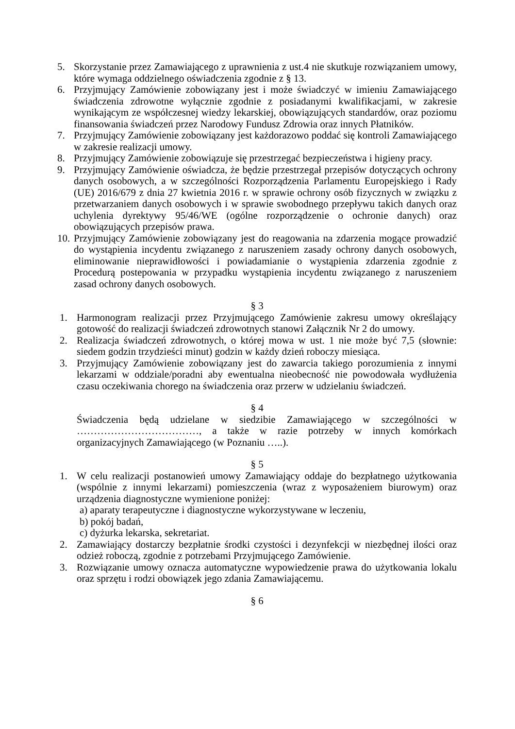5. Skorzystanie przez Zamawiającego z uprawnienia z ust.4 nie skutkuje rozwiązaniem umowy, które wymaga oddzielnego oświadczenia zgodnie z § 13.
6. Przyjmujący Zamówienie zobowiązany jest i może świadczyć w imieniu Zamawiającego świadczenia zdrowotne wyłącznie zgodnie z posiadanymi kwalifikacjami, w zakresie wynikającym ze współczesnej wiedzy lekarskiej, obowiązujących standardów, oraz poziomu finansowania świadczeń przez Narodowy Fundusz Zdrowia oraz innych Płatników.
7. Przyjmujący Zamówienie zobowiązany jest każdorazowo poddać się kontroli Zamawiającego w zakresie realizacji umowy.
8. Przyjmujący Zamówienie zobowiązuje się przestrzegać bezpieczeństwa i higieny pracy.
9. Przyjmujący Zamówienie oświadcza, że będzie przestrzegał przepisów dotyczących ochrony danych osobowych, a w szczególności Rozporządzenia Parlamentu Europejskiego i Rady (UE) 2016/679 z dnia 27 kwietnia 2016 r. w sprawie ochrony osób fizycznych w związku z przetwarzaniem danych osobowych i w sprawie swobodnego przepływu takich danych oraz uchylenia dyrektywy 95/46/WE (ogólne rozporządzenie o ochronie danych) oraz obowiązujących przepisów prawa.
10. Przyjmujący Zamówienie zobowiązany jest do reagowania na zdarzenia mogące prowadzić do wystąpienia incydentu związanego z naruszeniem zasady ochrony danych osobowych, eliminowanie nieprawidłowości i powiadamianie o wystąpienia zdarzenia zgodnie z Procedurą postepowania w przypadku wystąpienia incydentu związanego z naruszeniem zasad ochrony danych osobowych.
§ 3
1. Harmonogram realizacji przez Przyjmującego Zamówienie zakresu umowy określający gotowość do realizacji świadczeń zdrowotnych stanowi Załącznik Nr 2 do umowy.
2. Realizacja świadczeń zdrowotnych, o której mowa w ust. 1 nie może być 7,5 (słownie: siedem godzin trzydzieści minut) godzin w każdy dzień roboczy miesiąca.
3. Przyjmujący Zamówienie zobowiązany jest do zawarcia takiego porozumienia z innymi lekarzami w oddziale/poradni aby ewentualna nieobecność nie powodowała wydłużenia czasu oczekiwania chorego na świadczenia oraz przerw w udzielaniu świadczeń.
§ 4
Świadczenia będą udzielane w siedzibie Zamawiającego w szczególności w ………………………………, a także w razie potrzeby w innych komórkach organizacyjnych Zamawiającego (w Poznaniu …..).
§ 5
1. W celu realizacji postanowień umowy Zamawiający oddaje do bezpłatnego użytkowania (wspólnie z innymi lekarzami) pomieszczenia (wraz z wyposażeniem biurowym) oraz urządzenia diagnostyczne wymienione poniżej:
a) aparaty terapeutyczne i diagnostyczne wykorzystywane w leczeniu,
b) pokój badań,
c) dyżurka lekarska, sekretariat.
2. Zamawiający dostarczy bezpłatnie środki czystości i dezynfekcji w niezbędnej ilości oraz odzież roboczą, zgodnie z potrzebami Przyjmującego Zamówienie.
3. Rozwiązanie umowy oznacza automatyczne wypowiedzenie prawa do użytkowania lokalu oraz sprzętu i rodzi obowiązek jego zdania Zamawiającemu.
§ 6